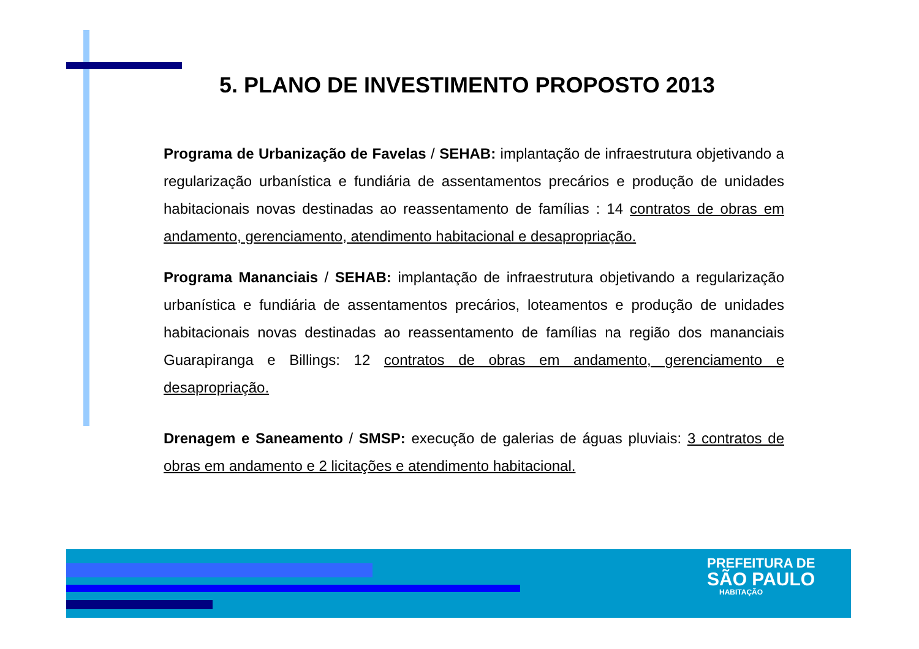5. PLANO DE INVESTIMENTO PROPOSTO 2013
Programa de Urbanização de Favelas / SEHAB: implantação de infraestrutura objetivando a regularização urbanística e fundiária de assentamentos precários e produção de unidades habitacionais novas destinadas ao reassentamento de famílias : 14 contratos de obras em andamento, gerenciamento, atendimento habitacional e desapropriação.
Programa Mananciais / SEHAB: implantação de infraestrutura objetivando a regularização urbanística e fundiária de assentamentos precários, loteamentos e produção de unidades habitacionais novas destinadas ao reassentamento de famílias na região dos mananciais Guarapiranga e Billings: 12 contratos de obras em andamento, gerenciamento e desapropriação.
Drenagem e Saneamento / SMSP: execução de galerias de águas pluviais: 3 contratos de obras em andamento e 2 licitações e atendimento habitacional.
PREFEITURA DE
SÃO PAULO
HABITAÇÃO